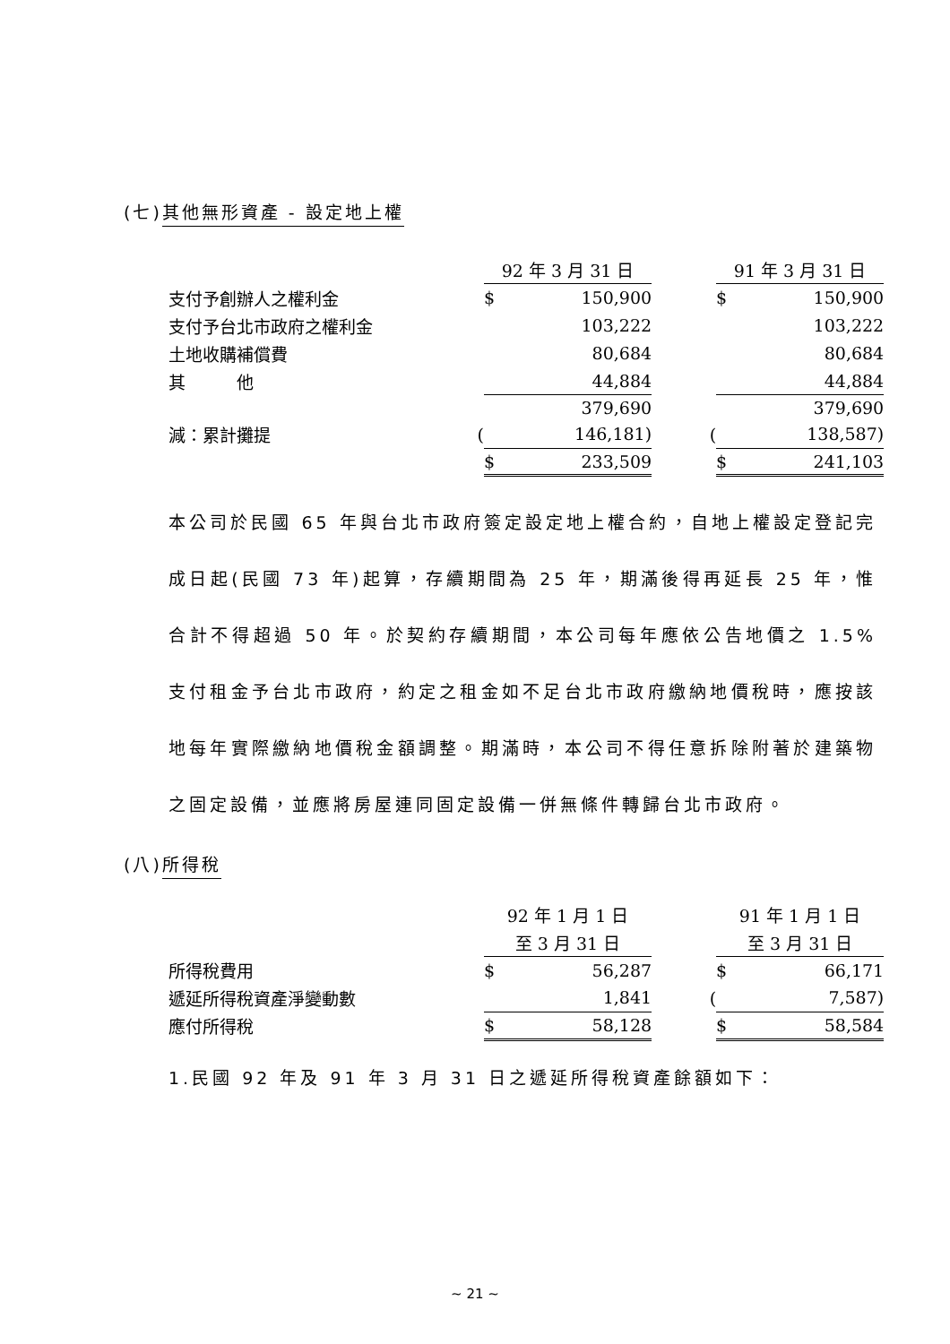(七)其他無形資產 - 設定地上權
| | | 92 年 3 月 31 日 | | | | 91 年 3 月 31 日 | |
| 支付予創辦人之權利金 | | $ | 150,900 | | | $ | 150,900 |
| 支付予台北市政府之權利金 | | | 103,222 | | | | 103,222 |
| 土地收購補償費 | | | 80,684 | | | | 80,684 |
| 其 他 | | | 44,884 | | | | 44,884 |
| | | | 379,690 | | | | 379,690 |
| 減：累計攤提 | ( | | 146,181) | | ( | | 138,587) |
| | | $ | 233,509 | | | $ | 241,103 |
本公司於民國 65 年與台北市政府簽定設定地上權合約，自地上權設定登記完成日起(民國 73 年)起算，存續期間為 25 年，期滿後得再延長 25 年，惟合計不得超過 50 年。於契約存續期間，本公司每年應依公告地價之 1.5%支付租金予台北市政府，約定之租金如不足台北市政府繳納地價稅時，應按該地每年實際繳納地價稅金額調整。期滿時，本公司不得任意拆除附著於建築物之固定設備，並應將房屋連同固定設備一併無條件轉歸台北市政府。
(八)所得稅
| | | 92 年 1 月 1 日 | | | | 91 年 1 月 1 日 | |
| | | 至 3 月 31 日 | | | | 至 3 月 31 日 | |
| 所得稅費用 | | $ | 56,287 | | | $ | 66,171 |
| 遞延所得稅資產淨變動數 | | | 1,841 | | ( | | 7,587) |
| 應付所得稅 | | $ | 58,128 | | | $ | 58,584 |
1.民國 92 年及 91 年 3 月 31 日之遞延所得稅資產餘額如下：
~ 21 ~